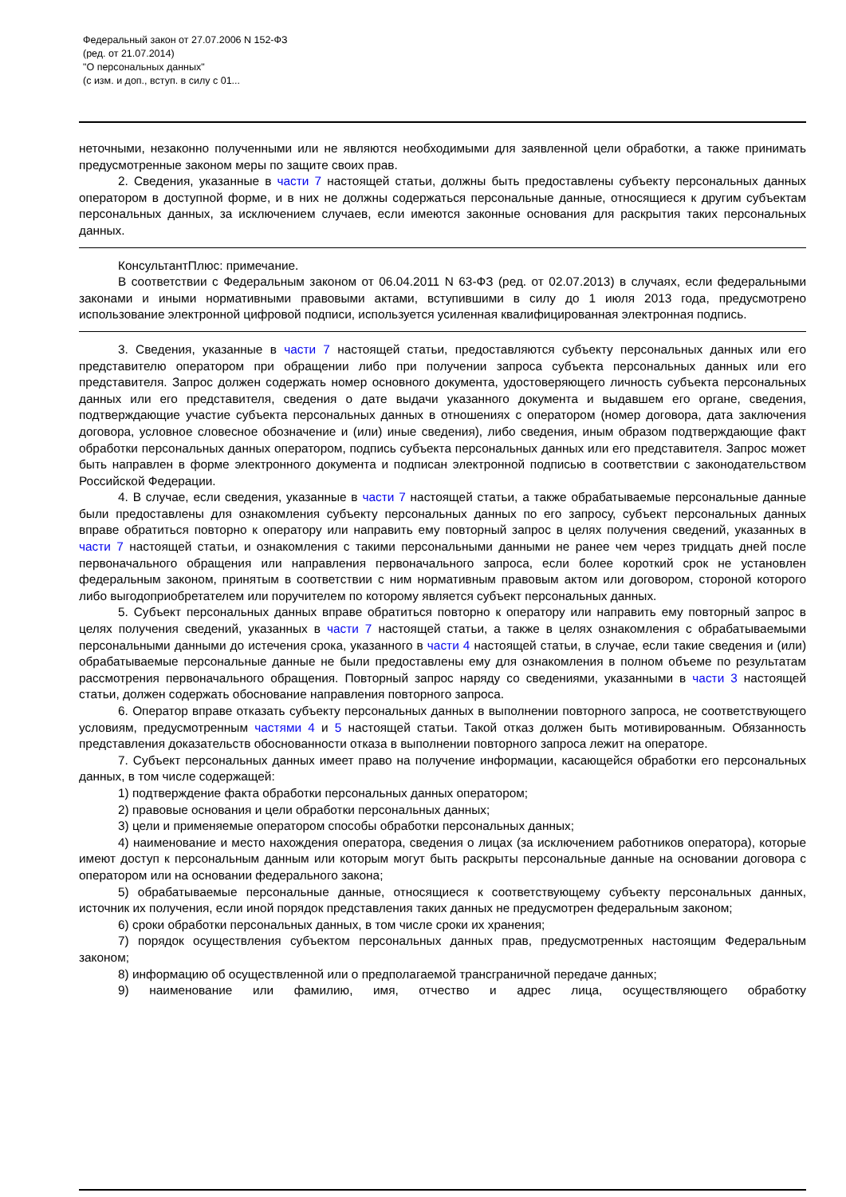Федеральный закон от 27.07.2006 N 152-ФЗ
(ред. от 21.07.2014)
"О персональных данных"
(с изм. и доп., вступ. в силу с 01...
неточными, незаконно полученными или не являются необходимыми для заявленной цели обработки, а также принимать предусмотренные законом меры по защите своих прав.
2. Сведения, указанные в части 7 настоящей статьи, должны быть предоставлены субъекту персональных данных оператором в доступной форме, и в них не должны содержаться персональные данные, относящиеся к другим субъектам персональных данных, за исключением случаев, если имеются законные основания для раскрытия таких персональных данных.
КонсультантПлюс: примечание.
В соответствии с Федеральным законом от 06.04.2011 N 63-ФЗ (ред. от 02.07.2013) в случаях, если федеральными законами и иными нормативными правовыми актами, вступившими в силу до 1 июля 2013 года, предусмотрено использование электронной цифровой подписи, используется усиленная квалифицированная электронная подпись.
3. Сведения, указанные в части 7 настоящей статьи, предоставляются субъекту персональных данных или его представителю оператором при обращении либо при получении запроса субъекта персональных данных или его представителя. Запрос должен содержать номер основного документа, удостоверяющего личность субъекта персональных данных или его представителя, сведения о дате выдачи указанного документа и выдавшем его органе, сведения, подтверждающие участие субъекта персональных данных в отношениях с оператором (номер договора, дата заключения договора, условное словесное обозначение и (или) иные сведения), либо сведения, иным образом подтверждающие факт обработки персональных данных оператором, подпись субъекта персональных данных или его представителя. Запрос может быть направлен в форме электронного документа и подписан электронной подписью в соответствии с законодательством Российской Федерации.
4. В случае, если сведения, указанные в части 7 настоящей статьи, а также обрабатываемые персональные данные были предоставлены для ознакомления субъекту персональных данных по его запросу, субъект персональных данных вправе обратиться повторно к оператору или направить ему повторный запрос в целях получения сведений, указанных в части 7 настоящей статьи, и ознакомления с такими персональными данными не ранее чем через тридцать дней после первоначального обращения или направления первоначального запроса, если более короткий срок не установлен федеральным законом, принятым в соответствии с ним нормативным правовым актом или договором, стороной которого либо выгодоприобретателем или поручителем по которому является субъект персональных данных.
5. Субъект персональных данных вправе обратиться повторно к оператору или направить ему повторный запрос в целях получения сведений, указанных в части 7 настоящей статьи, а также в целях ознакомления с обрабатываемыми персональными данными до истечения срока, указанного в части 4 настоящей статьи, в случае, если такие сведения и (или) обрабатываемые персональные данные не были предоставлены ему для ознакомления в полном объеме по результатам рассмотрения первоначального обращения. Повторный запрос наряду со сведениями, указанными в части 3 настоящей статьи, должен содержать обоснование направления повторного запроса.
6. Оператор вправе отказать субъекту персональных данных в выполнении повторного запроса, не соответствующего условиям, предусмотренным частями 4 и 5 настоящей статьи. Такой отказ должен быть мотивированным. Обязанность представления доказательств обоснованности отказа в выполнении повторного запроса лежит на операторе.
7. Субъект персональных данных имеет право на получение информации, касающейся обработки его персональных данных, в том числе содержащей:
1) подтверждение факта обработки персональных данных оператором;
2) правовые основания и цели обработки персональных данных;
3) цели и применяемые оператором способы обработки персональных данных;
4) наименование и место нахождения оператора, сведения о лицах (за исключением работников оператора), которые имеют доступ к персональным данным или которым могут быть раскрыты персональные данные на основании договора с оператором или на основании федерального закона;
5) обрабатываемые персональные данные, относящиеся к соответствующему субъекту персональных данных, источник их получения, если иной порядок представления таких данных не предусмотрен федеральным законом;
6) сроки обработки персональных данных, в том числе сроки их хранения;
7) порядок осуществления субъектом персональных данных прав, предусмотренных настоящим Федеральным законом;
8) информацию об осуществленной или о предполагаемой трансграничной передаче данных;
9) наименование или фамилию, имя, отчество и адрес лица, осуществляющего обработку